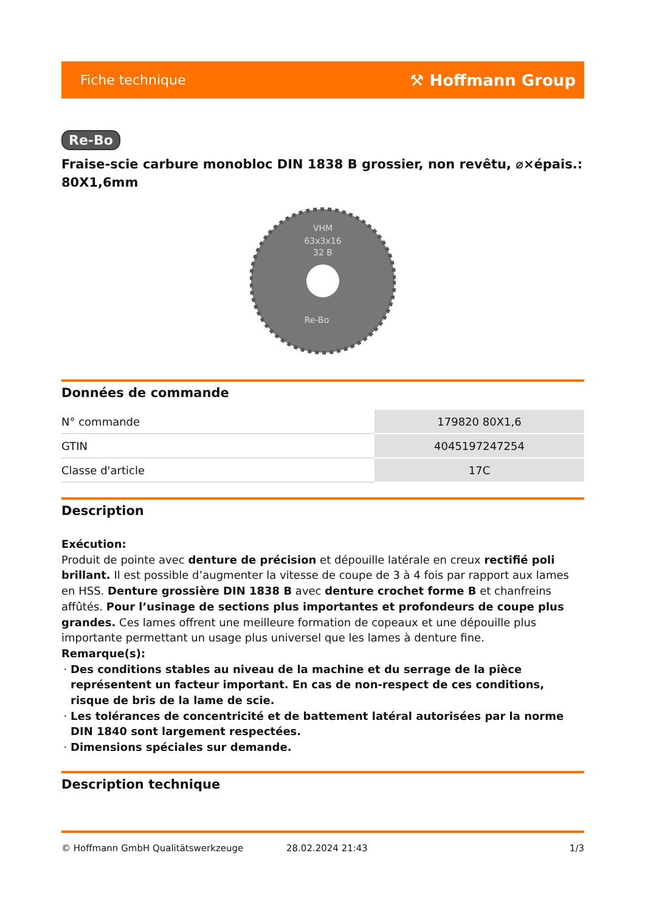Fiche technique ⚒ Hoffmann Group
Re-Bo
Fraise-scie carbure monobloc DIN 1838 B grossier, non revêtu, ⌀×épais.: 80X1,6mm
VHM
63x3x16
32 B
Re-Bo
Données de commande
| N° commande | 179820 80X1,6 |
| GTIN | 4045197247254 |
| Classe d'article | 17C |
Description
Exécution:
Produit de pointe avec denture de précision et dépouille latérale en creux rectifié poli brillant. Il est possible d’augmenter la vitesse de coupe de 3 à 4 fois par rapport aux lames en HSS. Denture grossière DIN 1838 B avec denture crochet forme B et chanfreins affûtés. Pour l’usinage de sections plus importantes et profondeurs de coupe plus grandes. Ces lames offrent une meilleure formation de copeaux et une dépouille plus importante permettant un usage plus universel que les lames à denture fine.
Remarque(s):
Des conditions stables au niveau de la machine et du serrage de la pièce représentent un facteur important. En cas de non-respect de ces conditions, risque de bris de la lame de scie.
Les tolérances de concentricité et de battement latéral autorisées par la norme DIN 1840 sont largement respectées.
Dimensions spéciales sur demande.
Description technique
© Hoffmann GmbH Qualitätswerkzeuge 28.02.2024 21:43 1/3